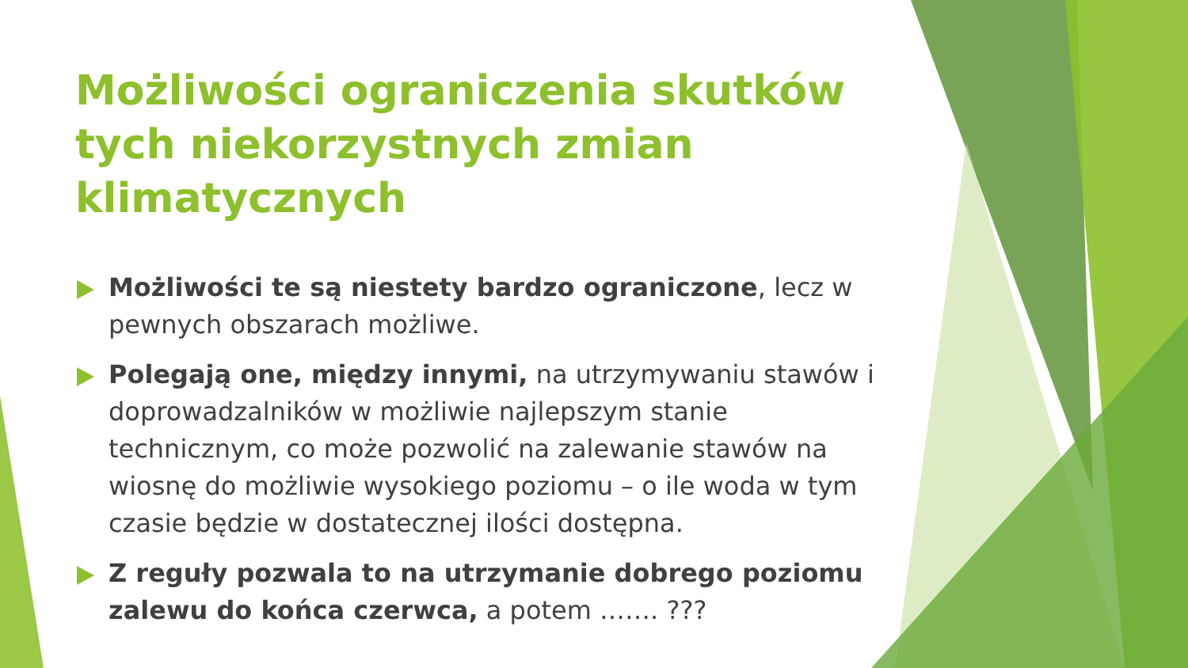Możliwości ograniczenia skutków tych niekorzystnych zmian klimatycznych
Możliwości te są niestety bardzo ograniczone, lecz w pewnych obszarach możliwe.
Polegają one, między innymi, na utrzymywaniu stawów i doprowadzalników w możliwie najlepszym stanie technicznym, co może pozwolić na zalewanie stawów na wiosnę do możliwie wysokiego poziomu – o ile woda w tym czasie będzie w dostatecznej ilości dostępna.
Z reguły pozwala to na utrzymanie dobrego poziomu zalewu do końca czerwca, a potem ……. ???